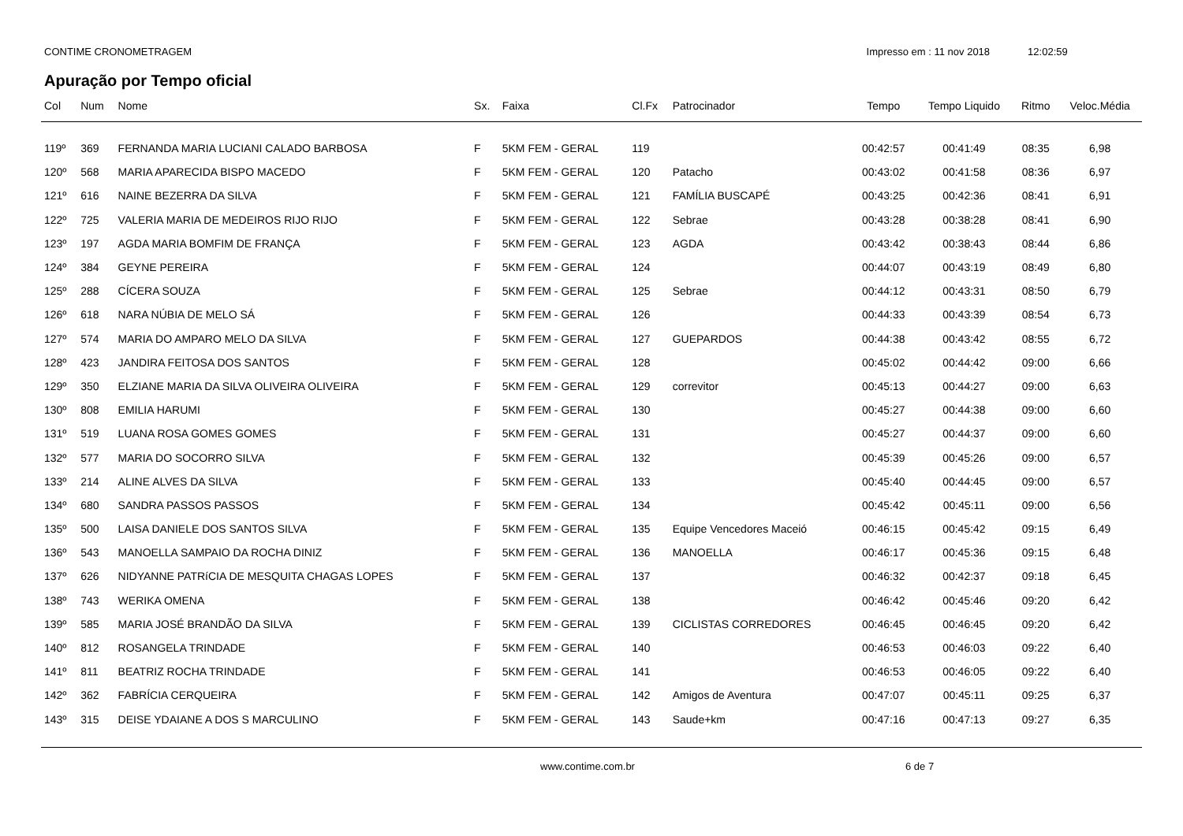CONTIME CRONOMETRAGEM Impresso em : 11 nov 2018 12:02:59
Apuração por Tempo oficial
| Col | Num | Nome | Sx. | Faixa | Cl.Fx | Patrocinador | Tempo | Tempo Liquido | Ritmo | Veloc.Média |
| --- | --- | --- | --- | --- | --- | --- | --- | --- | --- | --- |
| 119º | 369 | FERNANDA MARIA LUCIANI CALADO BARBOSA | F | 5KM FEM - GERAL | 119 | | 00:42:57 | 00:41:49 | 08:35 | 6,98 |
| 120º | 568 | MARIA APARECIDA BISPO MACEDO | F | 5KM FEM - GERAL | 120 | Patacho | 00:43:02 | 00:41:58 | 08:36 | 6,97 |
| 121º | 616 | NAINE BEZERRA DA SILVA | F | 5KM FEM - GERAL | 121 | FAMÍLIA BUSCAPÉ | 00:43:25 | 00:42:36 | 08:41 | 6,91 |
| 122º | 725 | VALERIA MARIA DE MEDEIROS RIJO RIJO | F | 5KM FEM - GERAL | 122 | Sebrae | 00:43:28 | 00:38:28 | 08:41 | 6,90 |
| 123º | 197 | AGDA MARIA BOMFIM DE FRANÇA | F | 5KM FEM - GERAL | 123 | AGDA | 00:43:42 | 00:38:43 | 08:44 | 6,86 |
| 124º | 384 | GEYNE PEREIRA | F | 5KM FEM - GERAL | 124 | | 00:44:07 | 00:43:19 | 08:49 | 6,80 |
| 125º | 288 | CÍCERA SOUZA | F | 5KM FEM - GERAL | 125 | Sebrae | 00:44:12 | 00:43:31 | 08:50 | 6,79 |
| 126º | 618 | NARA NÚBIA DE MELO SÁ | F | 5KM FEM - GERAL | 126 | | 00:44:33 | 00:43:39 | 08:54 | 6,73 |
| 127º | 574 | MARIA DO AMPARO MELO DA SILVA | F | 5KM FEM - GERAL | 127 | GUEPARDOS | 00:44:38 | 00:43:42 | 08:55 | 6,72 |
| 128º | 423 | JANDIRA FEITOSA DOS SANTOS | F | 5KM FEM - GERAL | 128 | | 00:45:02 | 00:44:42 | 09:00 | 6,66 |
| 129º | 350 | ELZIANE MARIA DA SILVA OLIVEIRA OLIVEIRA | F | 5KM FEM - GERAL | 129 | correvitor | 00:45:13 | 00:44:27 | 09:00 | 6,63 |
| 130º | 808 | EMILIA HARUMI | F | 5KM FEM - GERAL | 130 | | 00:45:27 | 00:44:38 | 09:00 | 6,60 |
| 131º | 519 | LUANA ROSA GOMES GOMES | F | 5KM FEM - GERAL | 131 | | 00:45:27 | 00:44:37 | 09:00 | 6,60 |
| 132º | 577 | MARIA DO SOCORRO SILVA | F | 5KM FEM - GERAL | 132 | | 00:45:39 | 00:45:26 | 09:00 | 6,57 |
| 133º | 214 | ALINE ALVES DA SILVA | F | 5KM FEM - GERAL | 133 | | 00:45:40 | 00:44:45 | 09:00 | 6,57 |
| 134º | 680 | SANDRA PASSOS PASSOS | F | 5KM FEM - GERAL | 134 | | 00:45:42 | 00:45:11 | 09:00 | 6,56 |
| 135º | 500 | LAISA DANIELE DOS SANTOS SILVA | F | 5KM FEM - GERAL | 135 | Equipe Vencedores Maceió | 00:46:15 | 00:45:42 | 09:15 | 6,49 |
| 136º | 543 | MANOELLA SAMPAIO DA ROCHA DINIZ | F | 5KM FEM - GERAL | 136 | MANOELLA | 00:46:17 | 00:45:36 | 09:15 | 6,48 |
| 137º | 626 | NIDYANNE PATRíCIA DE MESQUITA CHAGAS LOPES | F | 5KM FEM - GERAL | 137 | | 00:46:32 | 00:42:37 | 09:18 | 6,45 |
| 138º | 743 | WERIKA OMENA | F | 5KM FEM - GERAL | 138 | | 00:46:42 | 00:45:46 | 09:20 | 6,42 |
| 139º | 585 | MARIA JOSÉ BRANDÃO DA SILVA | F | 5KM FEM - GERAL | 139 | CICLISTAS CORREDORES | 00:46:45 | 00:46:45 | 09:20 | 6,42 |
| 140º | 812 | ROSANGELA TRINDADE | F | 5KM FEM - GERAL | 140 | | 00:46:53 | 00:46:03 | 09:22 | 6,40 |
| 141º | 811 | BEATRIZ ROCHA TRINDADE | F | 5KM FEM - GERAL | 141 | | 00:46:53 | 00:46:05 | 09:22 | 6,40 |
| 142º | 362 | FABRÍCIA CERQUEIRA | F | 5KM FEM - GERAL | 142 | Amigos de Aventura | 00:47:07 | 00:45:11 | 09:25 | 6,37 |
| 143º | 315 | DEISE YDAIANE A DOS S MARCULINO | F | 5KM FEM - GERAL | 143 | Saude+km | 00:47:16 | 00:47:13 | 09:27 | 6,35 |
www.contime.com.br 6 de 7